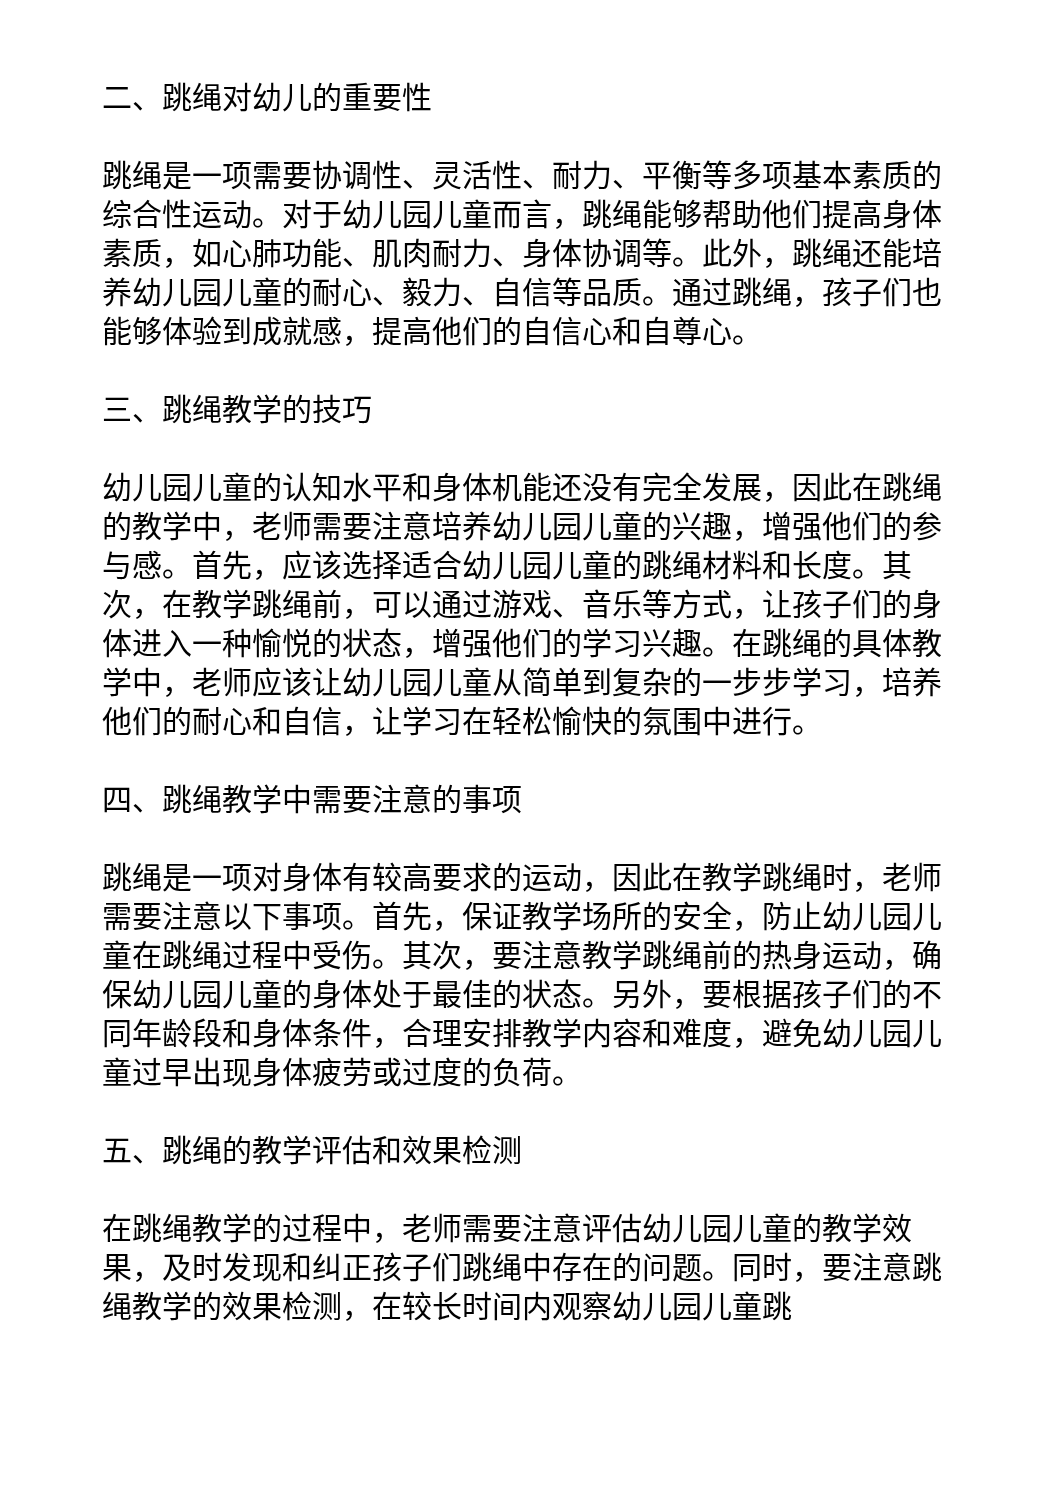二、跳绳对幼儿的重要性
跳绳是一项需要协调性、灵活性、耐力、平衡等多项基本素质的综合性运动。对于幼儿园儿童而言，跳绳能够帮助他们提高身体素质，如心肺功能、肌肉耐力、身体协调等。此外，跳绳还能培养幼儿园儿童的耐心、毅力、自信等品质。通过跳绳，孩子们也能够体验到成就感，提高他们的自信心和自尊心。
三、跳绳教学的技巧
幼儿园儿童的认知水平和身体机能还没有完全发展，因此在跳绳的教学中，老师需要注意培养幼儿园儿童的兴趣，增强他们的参与感。首先，应该选择适合幼儿园儿童的跳绳材料和长度。其次，在教学跳绳前，可以通过游戏、音乐等方式，让孩子们的身体进入一种愉悦的状态，增强他们的学习兴趣。在跳绳的具体教学中，老师应该让幼儿园儿童从简单到复杂的一步步学习，培养他们的耐心和自信，让学习在轻松愉快的氛围中进行。
四、跳绳教学中需要注意的事项
跳绳是一项对身体有较高要求的运动，因此在教学跳绳时，老师需要注意以下事项。首先，保证教学场所的安全，防止幼儿园儿童在跳绳过程中受伤。其次，要注意教学跳绳前的热身运动，确保幼儿园儿童的身体处于最佳的状态。另外，要根据孩子们的不同年龄段和身体条件，合理安排教学内容和难度，避免幼儿园儿童过早出现身体疲劳或过度的负荷。
五、跳绳的教学评估和效果检测
在跳绳教学的过程中，老师需要注意评估幼儿园儿童的教学效果，及时发现和纠正孩子们跳绳中存在的问题。同时，要注意跳绳教学的效果检测，在较长时间内观察幼儿园儿童跳